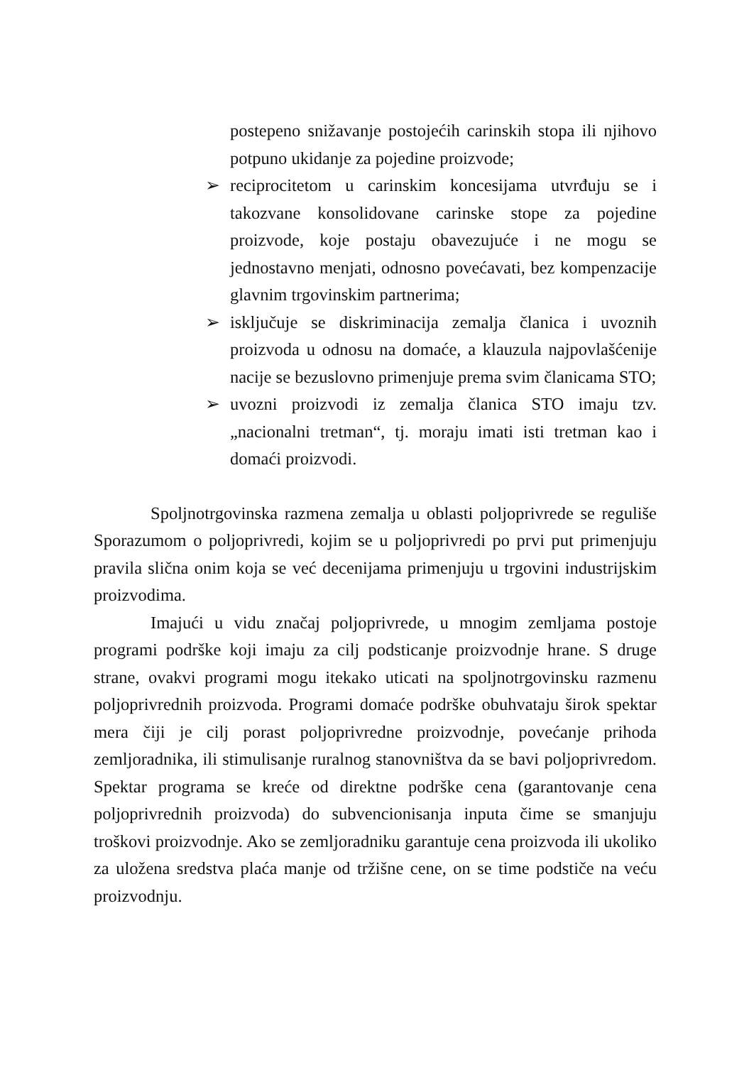postepeno snižavanje postojećih carinskih stopa ili njihovo potpuno ukidanje za pojedine proizvode;
➢ reciprocitetom u carinskim koncesijama utvrđuju se i takozvane konsolidovane carinske stope za pojedine proizvode, koje postaju obavezujuće i ne mogu se jednostavno menjati, odnosno povećavati, bez kompenzacije glavnim trgovinskim partnerima;
➢ isključuje se diskriminacija zemalja članica i uvoznih proizvoda u odnosu na domaće, a klauzula najpovlašćenije nacije se bezuslovno primenjuje prema svim članicama STO;
➢ uvozni proizvodi iz zemalja članica STO imaju tzv. „nacionalni tretman“, tj. moraju imati isti tretman kao i domaći proizvodi.
Spoljnotrgovinska razmena zemalja u oblasti poljoprivrede se reguliše Sporazumom o poljoprivredi, kojim se u poljoprivredi po prvi put primenjuju pravila slična onim koja se već decenijama primenjuju u trgovini industrijskim proizvodima.
Imajući u vidu značaj poljoprivrede, u mnogim zemljama postoje programi podrške koji imaju za cilj podsticanje proizvodnje hrane. S druge strane, ovakvi programi mogu itekako uticati na spoljnotrgovinsku razmenu poljoprivrednih proizvoda. Programi domaće podrške obuhvataju širok spektar mera čiji je cilj porast poljoprivredne proizvodnje, povećanje prihoda zemljoradnika, ili stimulisanje ruralnog stanovništva da se bavi poljoprivredom. Spektar programa se kreće od direktne podrške cena (garantovanje cena poljoprivrednih proizvoda) do subvencionisanja inputa čime se smanjuju troškovi proizvodnje. Ako se zemljoradniku garantuje cena proizvoda ili ukoliko za uložena sredstva plaća manje od tržišne cene, on se time podstiče na veću proizvodnju.